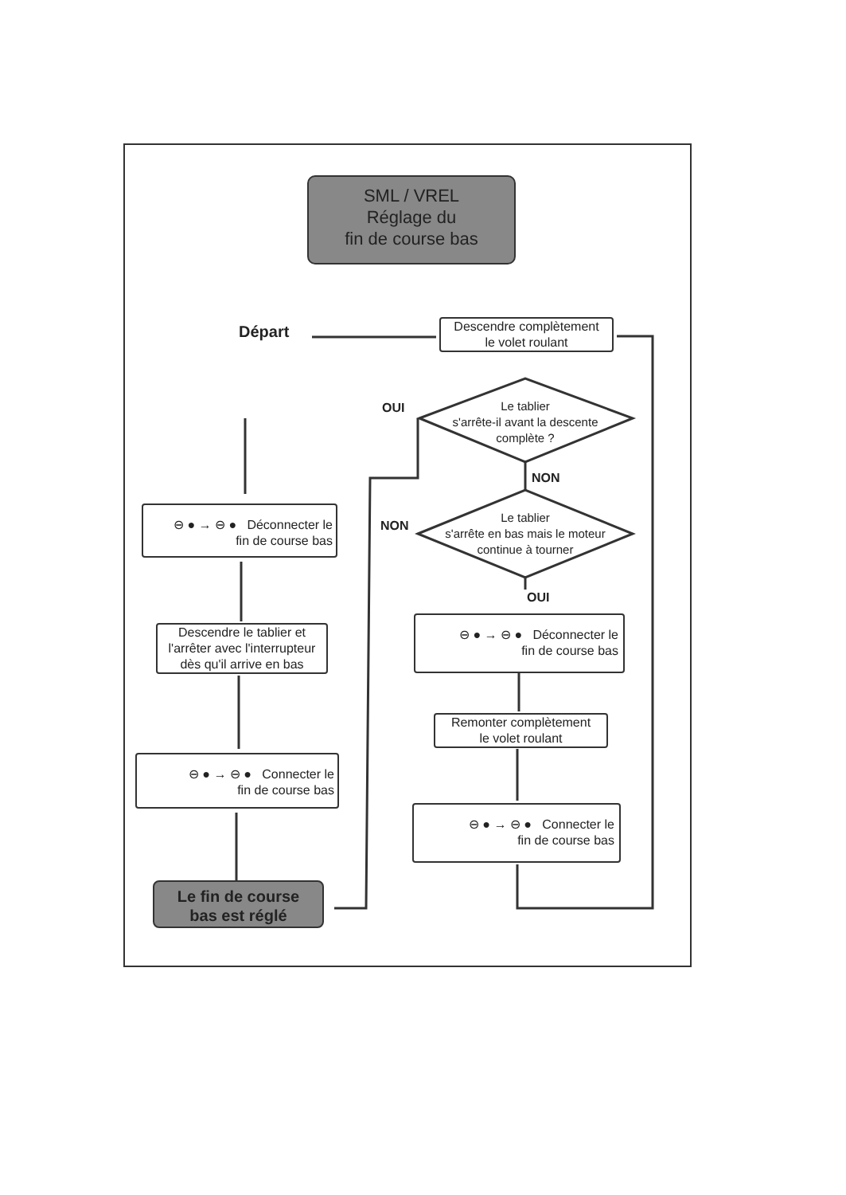SML / VREL
Réglage du
fin de course bas
Départ
Descendre complètement
le volet roulant
OUI
Le tablier
s'arrête-il avant la descente
complète ?
NON
NON
Le tablier
s'arrête en bas mais le moteur
continue à tourner
OUI
⊖ ● → ⊖ ● Déconnecter le
fin de course bas
Descendre le tablier et
l'arrêter avec l'interrupteur
dès qu'il arrive en bas
⊖ ● → ⊖ ● Connecter le
fin de course bas
Le fin de course
bas est réglé
⊖ ● → ⊖ ● Déconnecter le
fin de course bas
Remonter complètement
le volet roulant
⊖ ● → ⊖ ● Connecter le
fin de course bas